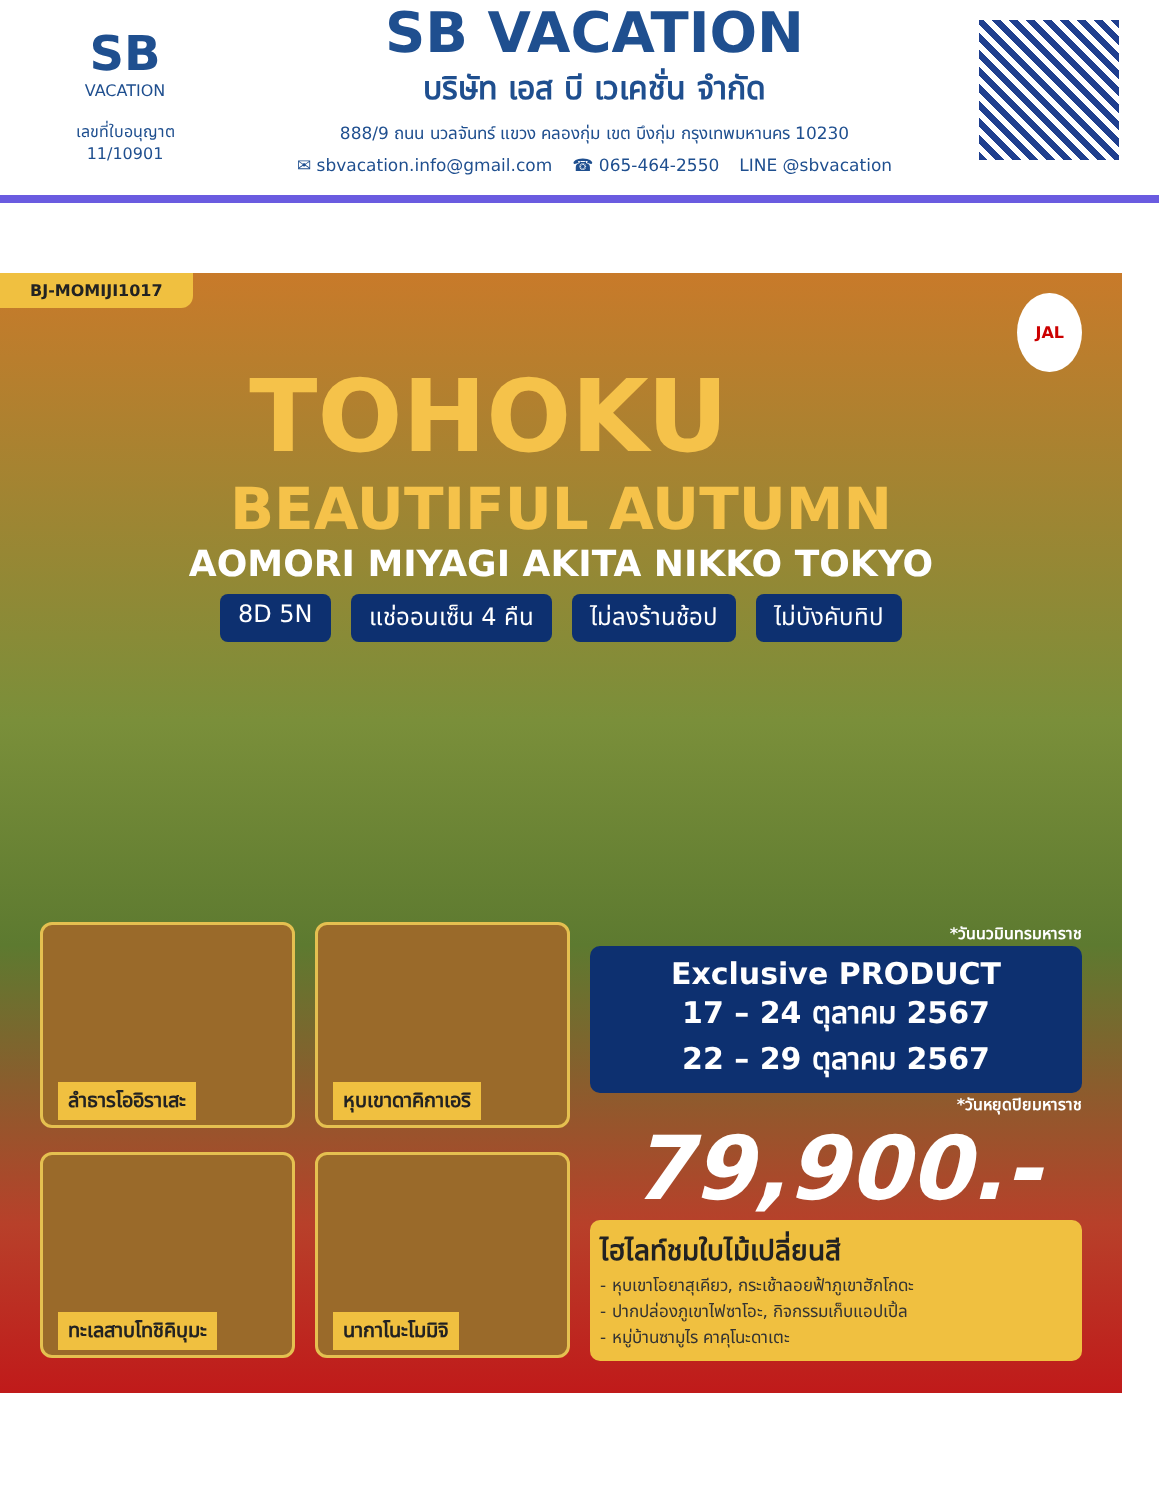SB
VACATION
เลขที่ใบอนุญาต
11/10901
SB VACATION
บริษัท เอส บี เวเคชั่น จำกัด
888/9 ถนน นวลจันทร์ แขวง คลองกุ่ม เขต บึงกุ่ม กรุงเทพมหานคร 10230
✉ sbvacation.info@gmail.com ☎ 065-464-2550 LINE @sbvacation
BJ-MOMIJI1017
JAL
TOHOKU
BEAUTIFUL AUTUMN
AOMORI MIYAGI AKITA NIKKO TOKYO
8D 5N แช่ออนเซ็น 4 คืน ไม่ลงร้านช้อป ไม่บังคับทิป
ลำธารโออิราเสะ
หุบเขาดาคิกาเอริ
ทะเลสาบโทชิคิบุมะ
นากาโนะโมมิจิ
*วันนวมินทรมหาราช
Exclusive PRODUCT
17 – 24 ตุลาคม 2567
22 – 29 ตุลาคม 2567
*วันหยุดปิยมหาราช
79,900.-
ไฮไลท์ชมใบไม้เปลี่ยนสี
- หุบเขาโอยาสุเคียว, กระเช้าลอยฟ้าภูเขาฮักโกดะ
- ปากปล่องภูเขาไฟซาโอะ, กิจกรรมเก็บแอปเปิ้ล
- หมู่บ้านซามูไร คาคุโนะดาเตะ